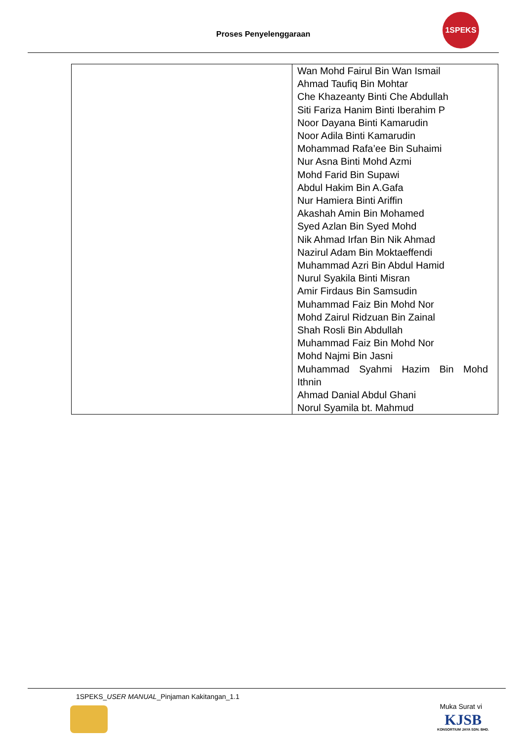Proses Penyelenggaraan
1SPEKS
| | Wan Mohd Fairul Bin Wan Ismail Ahmad Taufiq Bin Mohtar Che Khazeanty Binti Che Abdullah Siti Fariza Hanim Binti Iberahim P Noor Dayana Binti Kamarudin Noor Adila Binti Kamarudin Mohammad Rafa’ee Bin Suhaimi Nur Asna Binti Mohd Azmi Mohd Farid Bin Supawi Abdul Hakim Bin A.Gafa Nur Hamiera Binti Ariffin Akashah Amin Bin Mohamed Syed Azlan Bin Syed Mohd Nik Ahmad Irfan Bin Nik Ahmad Nazirul Adam Bin Moktaeffendi Muhammad Azri Bin Abdul Hamid Nurul Syakila Binti Misran Amir Firdaus Bin Samsudin Muhammad Faiz Bin Mohd Nor Mohd Zairul Ridzuan Bin Zainal Shah Rosli Bin Abdullah Muhammad Faiz Bin Mohd Nor Mohd Najmi Bin Jasni Muhammad Syahmi Hazim Bin Mohd Ithnin Ahmad Danial Abdul Ghani Norul Syamila bt. Mahmud |
1SPEKS_USER MANUAL_Pinjaman Kakitangan_1.1
Muka Surat vi
KJSB
KONSORTIUM JAYA SDN. BHD.